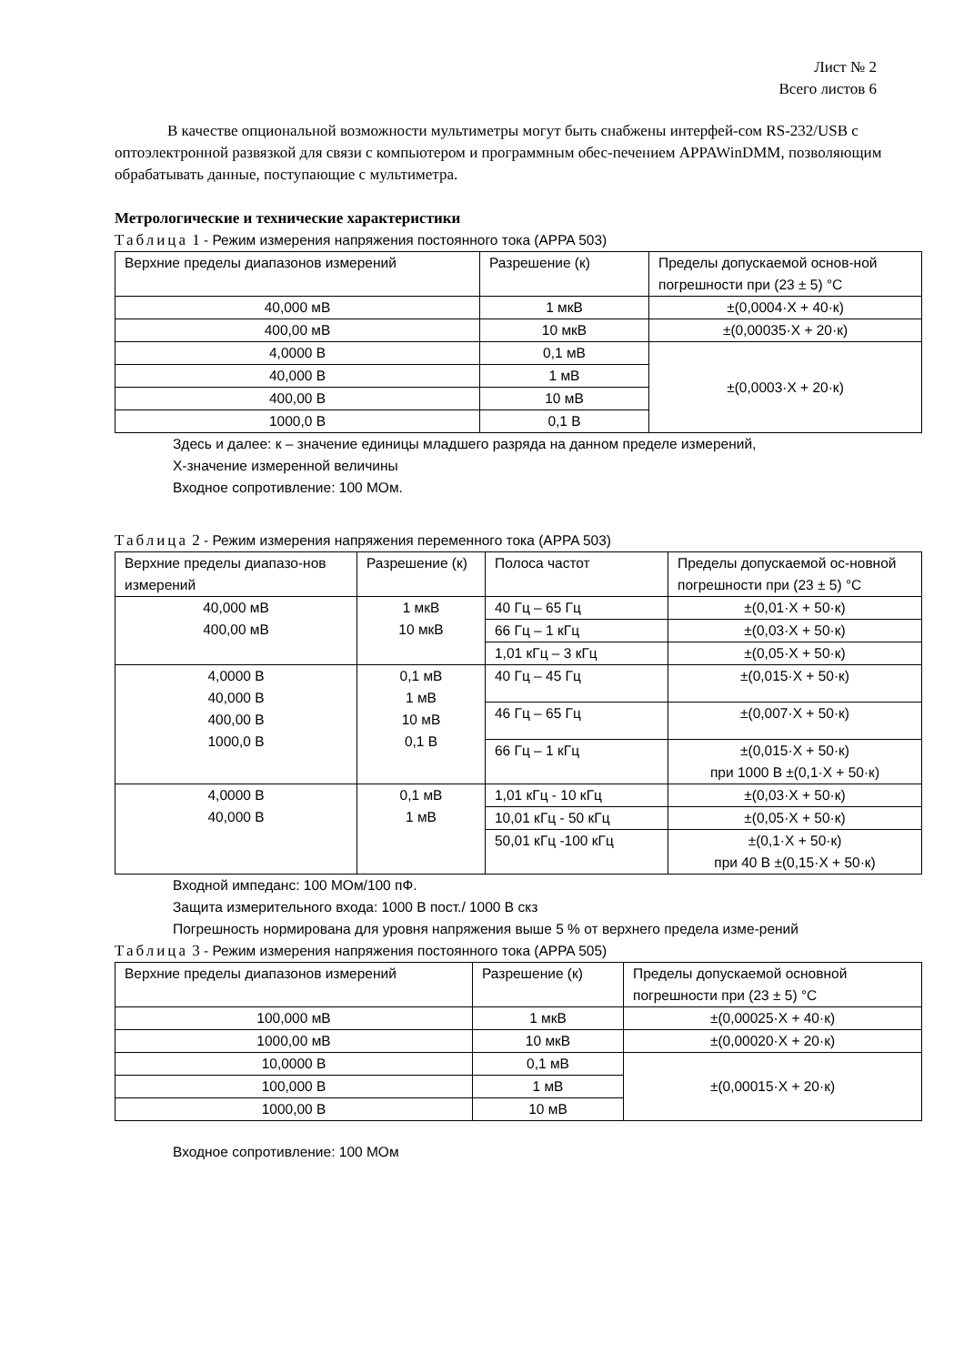Лист № 2
Всего листов 6
В качестве опциональной возможности мультиметры могут быть снабжены интерфей-сом RS-232/USB с оптоэлектронной развязкой для связи с компьютером и программным обес-печением APPAWinDMM, позволяющим обрабатывать данные, поступающие с мультиметра.
Метрологические и технические характеристики
Таблица 1 - Режим измерения напряжения постоянного тока (APPA 503)
| Верхние пределы диапазонов измерений | Разрешение (к) | Пределы допускаемой основ-ной погрешности при (23 ± 5) °C |
| 40,000 мВ | 1 мкВ | ±(0,0004·X + 40·к) |
| 400,00 мВ | 10 мкВ | ±(0,00035·X + 20·к) |
| 4,0000 В | 0,1 мВ | ±(0,0003·X + 20·к) |
| 40,000 В | 1 мВ | |
| 400,00 В | 10 мВ | |
| 1000,0 В | 0,1 В | |
Здесь и далее: к – значение единицы младшего разряда на данном пределе измерений,
X-значение измеренной величины
Входное сопротивление: 100 МОм.
Таблица 2 - Режим измерения напряжения переменного тока (APPA 503)
| Верхние пределы диапазо-нов измерений | Разрешение (к) | Полоса частот | Пределы допускаемой ос-новной погрешности при (23 ± 5) °C |
| 40,000 мВ 400,00 мВ | 1 мкВ 10 мкВ | 40 Гц – 65 Гц | ±(0,01·X + 50·к) |
| | | 66 Гц – 1 кГц | ±(0,03·X + 50·к) |
| | | 1,01 кГц – 3 кГц | ±(0,05·X + 50·к) |
| 4,0000 В 40,000 В 400,00 В 1000,0 В | 0,1 мВ 1 мВ 10 мВ 0,1 В | 40 Гц – 45 Гц | ±(0,015·X + 50·к) |
| | | 46 Гц – 65 Гц | ±(0,007·X + 50·к) |
| | | 66 Гц – 1 кГц | ±(0,015·X + 50·к) при 1000 В ±(0,1·X + 50·к) |
| 4,0000 В 40,000 В | 0,1 мВ 1 мВ | 1,01 кГц - 10 кГц | ±(0,03·X + 50·к) |
| | | 10,01 кГц - 50 кГц | ±(0,05·X + 50·к) |
| | | 50,01 кГц -100 кГц | ±(0,1·X + 50·к) при 40 В ±(0,15·X + 50·к) |
Входной импеданс: 100 МОм/100 пФ.
Защита измерительного входа: 1000 В пост./ 1000 В скз
Погрешность нормирована для уровня напряжения выше 5 % от верхнего предела изме-рений
Таблица 3 - Режим измерения напряжения постоянного тока (APPA 505)
| Верхние пределы диапазонов измерений | Разрешение (к) | Пределы допускаемой основной погрешности при (23 ± 5) °C |
| 100,000 мВ | 1 мкВ | ±(0,00025·X + 40·к) |
| 1000,00 мВ | 10 мкВ | ±(0,00020·X + 20·к) |
| 10,0000 В | 0,1 мВ | ±(0,00015·X + 20·к) |
| 100,000 В | 1 мВ | |
| 1000,00 В | 10 мВ | |
Входное сопротивление: 100 МОм